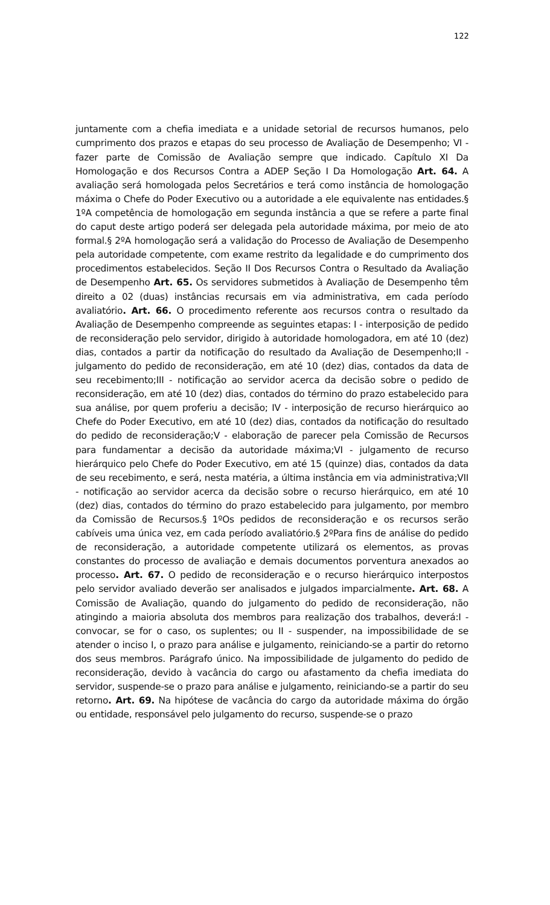122
juntamente com a chefia imediata e a unidade setorial de recursos humanos, pelo cumprimento dos prazos e etapas do seu processo de Avaliação de Desempenho; VI - fazer parte de Comissão de Avaliação sempre que indicado. Capítulo XI Da Homologação e dos Recursos Contra a ADEP Seção I Da Homologação Art. 64. A avaliação será homologada pelos Secretários e terá como instância de homologação máxima o Chefe do Poder Executivo ou a autoridade a ele equivalente nas entidades.§ 1ºA competência de homologação em segunda instância a que se refere a parte final do caput deste artigo poderá ser delegada pela autoridade máxima, por meio de ato formal.§ 2ºA homologação será a validação do Processo de Avaliação de Desempenho pela autoridade competente, com exame restrito da legalidade e do cumprimento dos procedimentos estabelecidos. Seção II Dos Recursos Contra o Resultado da Avaliação de Desempenho Art. 65. Os servidores submetidos à Avaliação de Desempenho têm direito a 02 (duas) instâncias recursais em via administrativa, em cada período avaliatório. Art. 66. O procedimento referente aos recursos contra o resultado da Avaliação de Desempenho compreende as seguintes etapas: I - interposição de pedido de reconsideração pelo servidor, dirigido à autoridade homologadora, em até 10 (dez) dias, contados a partir da notificação do resultado da Avaliação de Desempenho;II - julgamento do pedido de reconsideração, em até 10 (dez) dias, contados da data de seu recebimento;III - notificação ao servidor acerca da decisão sobre o pedido de reconsideração, em até 10 (dez) dias, contados do término do prazo estabelecido para sua análise, por quem proferiu a decisão; IV - interposição de recurso hierárquico ao Chefe do Poder Executivo, em até 10 (dez) dias, contados da notificação do resultado do pedido de reconsideração;V - elaboração de parecer pela Comissão de Recursos para fundamentar a decisão da autoridade máxima;VI - julgamento de recurso hierárquico pelo Chefe do Poder Executivo, em até 15 (quinze) dias, contados da data de seu recebimento, e será, nesta matéria, a última instância em via administrativa;VII - notificação ao servidor acerca da decisão sobre o recurso hierárquico, em até 10 (dez) dias, contados do término do prazo estabelecido para julgamento, por membro da Comissão de Recursos.§ 1ºOs pedidos de reconsideração e os recursos serão cabíveis uma única vez, em cada período avaliatório.§ 2ºPara fins de análise do pedido de reconsideração, a autoridade competente utilizará os elementos, as provas constantes do processo de avaliação e demais documentos porventura anexados ao processo. Art. 67. O pedido de reconsideração e o recurso hierárquico interpostos pelo servidor avaliado deverão ser analisados e julgados imparcialmente. Art. 68. A Comissão de Avaliação, quando do julgamento do pedido de reconsideração, não atingindo a maioria absoluta dos membros para realização dos trabalhos, deverá:I - convocar, se for o caso, os suplentes; ou II - suspender, na impossibilidade de se atender o inciso I, o prazo para análise e julgamento, reiniciando-se a partir do retorno dos seus membros. Parágrafo único. Na impossibilidade de julgamento do pedido de reconsideração, devido à vacância do cargo ou afastamento da chefia imediata do servidor, suspende-se o prazo para análise e julgamento, reiniciando-se a partir do seu retorno. Art. 69. Na hipótese de vacância do cargo da autoridade máxima do órgão ou entidade, responsável pelo julgamento do recurso, suspende-se o prazo